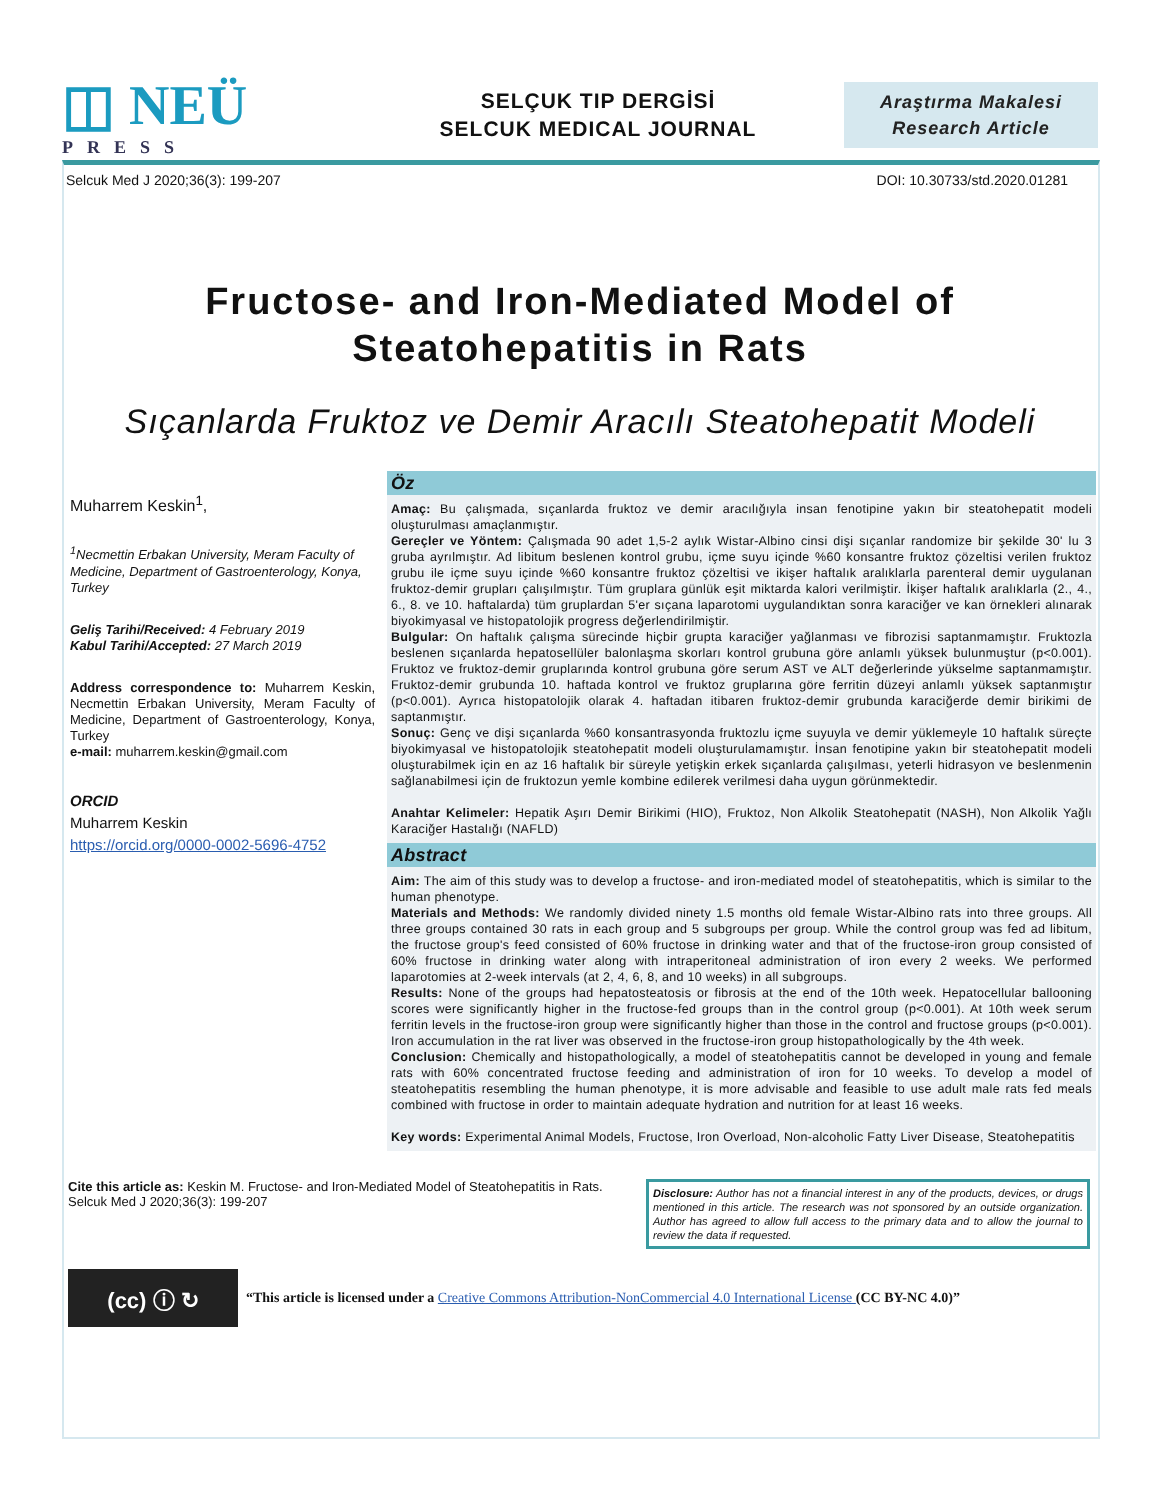◫ NEÜ
PRESS
SELÇUK TIP DERGİSİ
SELCUK MEDICAL JOURNAL
Araştırma Makalesi
Research Article
Selcuk Med J 2020;36(3): 199-207 DOI: 10.30733/std.2020.01281
Fructose- and Iron-Mediated Model of
Steatohepatitis in Rats
Sıçanlarda Fruktoz ve Demir Aracılı Steatohepatit Modeli
Muharrem Keskin<sup>1</sup>,
<sup>1</sup> Necmettin Erbakan University, Meram Faculty of Medicine, Department of Gastroenterology, Konya, Turkey
Geliş Tarihi/Received: 4 February 2019
Kabul Tarihi/Accepted: 27 March 2019
Address correspondence to: Muharrem Keskin, Necmettin Erbakan University, Meram Faculty of Medicine, Department of Gastroenterology, Konya, Turkey
e-mail: muharrem.keskin@gmail.com
ORCID
Muharrem Keskin
https://orcid.org/0000-0002-5696-4752
Öz
Amaç: Bu çalışmada, sıçanlarda fruktoz ve demir aracılığıyla insan fenotipine yakın bir steatohepatit modeli oluşturulması amaçlanmıştır.
Gereçler ve Yöntem: Çalışmada 90 adet 1,5-2 aylık Wistar-Albino cinsi dişi sıçanlar randomize bir şekilde 30' lu 3 gruba ayrılmıştır. Ad libitum beslenen kontrol grubu, içme suyu içinde %60 konsantre fruktoz çözeltisi verilen fruktoz grubu ile içme suyu içinde %60 konsantre fruktoz çözeltisi ve ikişer haftalık aralıklarla parenteral demir uygulanan fruktoz-demir grupları çalışılmıştır. Tüm gruplara günlük eşit miktarda kalori verilmiştir. İkişer haftalık aralıklarla (2., 4., 6., 8. ve 10. haftalarda) tüm gruplardan 5'er sıçana laparotomi uygulandıktan sonra karaciğer ve kan örnekleri alınarak biyokimyasal ve histopatolojik progress değerlendirilmiştir.
Bulgular: On haftalık çalışma sürecinde hiçbir grupta karaciğer yağlanması ve fibrozisi saptanmamıştır. Fruktozla beslenen sıçanlarda hepatosellüler balonlaşma skorları kontrol grubuna göre anlamlı yüksek bulunmuştur (p<0.001). Fruktoz ve fruktoz-demir gruplarında kontrol grubuna göre serum AST ve ALT değerlerinde yükselme saptanmamıştır. Fruktoz-demir grubunda 10. haftada kontrol ve fruktoz gruplarına göre ferritin düzeyi anlamlı yüksek saptanmıştır (p<0.001). Ayrıca histopatolojik olarak 4. haftadan itibaren fruktoz-demir grubunda karaciğerde demir birikimi de saptanmıştır.
Sonuç: Genç ve dişi sıçanlarda %60 konsantrasyonda fruktozlu içme suyuyla ve demir yüklemeyle 10 haftalık süreçte biyokimyasal ve histopatolojik steatohepatit modeli oluşturulamamıştır. İnsan fenotipine yakın bir steatohepatit modeli oluşturabilmek için en az 16 haftalık bir süreyle yetişkin erkek sıçanlarda çalışılması, yeterli hidrasyon ve beslenmenin sağlanabilmesi için de fruktozun yemle kombine edilerek verilmesi daha uygun görünmektedir.
Anahtar Kelimeler: Hepatik Aşırı Demir Birikimi (HIO), Fruktoz, Non Alkolik Steatohepatit (NASH), Non Alkolik Yağlı Karaciğer Hastalığı (NAFLD)
Abstract
Aim: The aim of this study was to develop a fructose- and iron-mediated model of steatohepatitis, which is similar to the human phenotype.
Materials and Methods: We randomly divided ninety 1.5 months old female Wistar-Albino rats into three groups. All three groups contained 30 rats in each group and 5 subgroups per group. While the control group was fed ad libitum, the fructose group's feed consisted of 60% fructose in drinking water and that of the fructose-iron group consisted of 60% fructose in drinking water along with intraperitoneal administration of iron every 2 weeks. We performed laparotomies at 2-week intervals (at 2, 4, 6, 8, and 10 weeks) in all subgroups.
Results: None of the groups had hepatosteatosis or fibrosis at the end of the 10th week. Hepatocellular ballooning scores were significantly higher in the fructose-fed groups than in the control group (p<0.001). At 10th week serum ferritin levels in the fructose-iron group were significantly higher than those in the control and fructose groups (p<0.001). Iron accumulation in the rat liver was observed in the fructose-iron group histopathologically by the 4th week.
Conclusion: Chemically and histopathologically, a model of steatohepatitis cannot be developed in young and female rats with 60% concentrated fructose feeding and administration of iron for 10 weeks. To develop a model of steatohepatitis resembling the human phenotype, it is more advisable and feasible to use adult male rats fed meals combined with fructose in order to maintain adequate hydration and nutrition for at least 16 weeks.
Key words: Experimental Animal Models, Fructose, Iron Overload, Non-alcoholic Fatty Liver Disease, Steatohepatitis
Cite this article as: Keskin M. Fructose- and Iron-Mediated Model of Steatohepatitis in Rats. Selcuk Med J 2020;36(3): 199-207
Disclosure: Author has not a financial interest in any of the products, devices, or drugs mentioned in this article. The research was not sponsored by an outside organization. Author has agreed to allow full access to the primary data and to allow the journal to review the data if requested.
(cc) ⓘ ↻
“This article is licensed under a Creative Commons Attribution-NonCommercial 4.0 International License (CC BY-NC 4.0)”